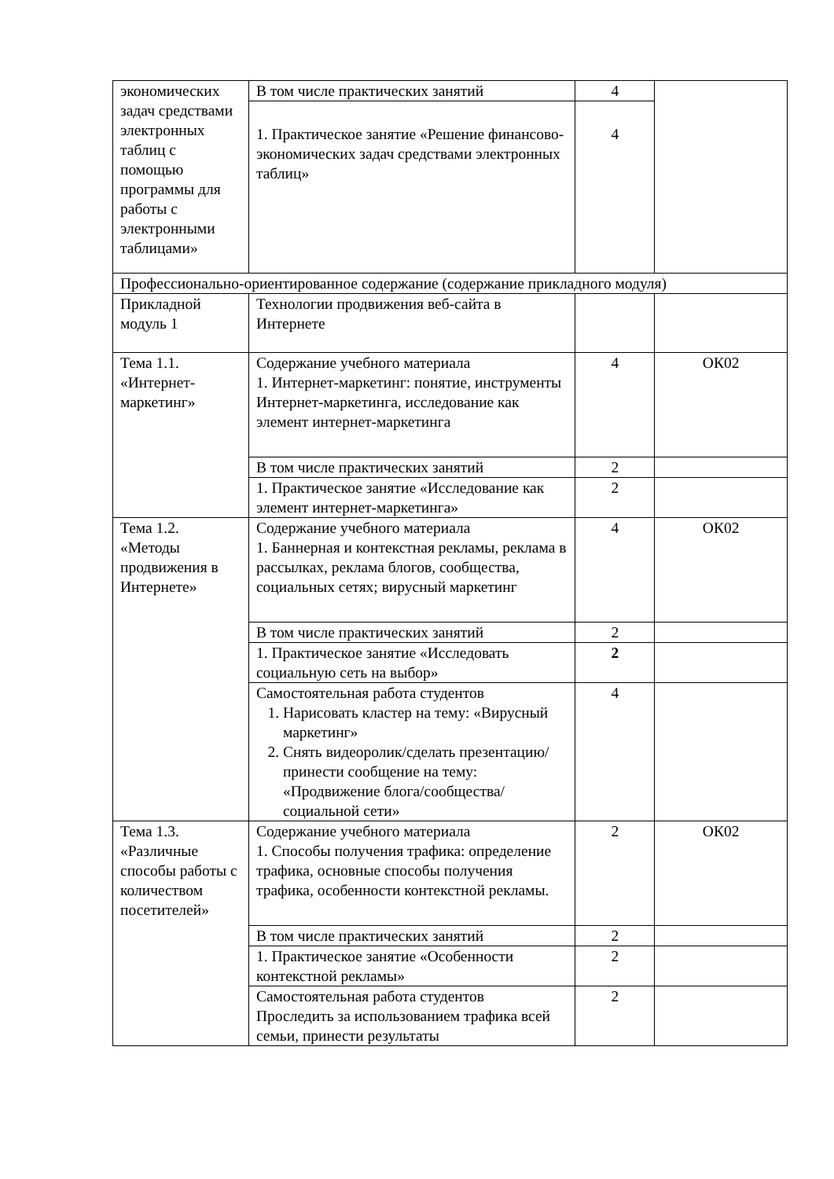| экономических задач средствами электронных таблиц с помощью программы для работы с электронными таблицами» | В том числе практических занятий | 4 | |
| | 1. Практическое занятие «Решение финансово-экономических задач средствами электронных таблиц» | 4 | |
| Профессионально-ориентированное содержание (содержание прикладного модуля) | | | |
| Прикладной модуль 1 | Технологии продвижения веб-сайта в Интернете | | |
| Тема 1.1. «Интернет-маркетинг» | Содержание учебного материала 1. Интернет-маркетинг: понятие, инструменты Интернет-маркетинга, исследование как элемент интернет-маркетинга | 4 | ОК02 |
| | В том числе практических занятий | 2 | |
| | 1. Практическое занятие «Исследование как элемент интернет-маркетинга» | 2 | |
| Тема 1.2. «Методы продвижения в Интернете» | Содержание учебного материала 1. Баннерная и контекстная рекламы, реклама в рассылках, реклама блогов, сообщества, социальных сетях; вирусный маркетинг | 4 | ОК02 |
| | В том числе практических занятий | 2 | |
| | 1. Практическое занятие «Исследовать социальную сеть на выбор» | 2 | |
| | Самостоятельная работа студентов 1. Нарисовать кластер на тему: «Вирусный маркетинг» 2. Снять видеоролик/сделать презентацию/принести сообщение на тему: «Продвижение блога/сообщества/социальной сети» | 4 | |
| Тема 1.3. «Различные способы работы с количеством посетителей» | Содержание учебного материала 1. Способы получения трафика: определение трафика, основные способы получения трафика, особенности контекстной рекламы. | 2 | ОК02 |
| | В том числе практических занятий | 2 | |
| | 1. Практическое занятие «Особенности контекстной рекламы» | 2 | |
| | Самостоятельная работа студентов Проследить за использованием трафика всей семьи, принести результаты | 2 | |